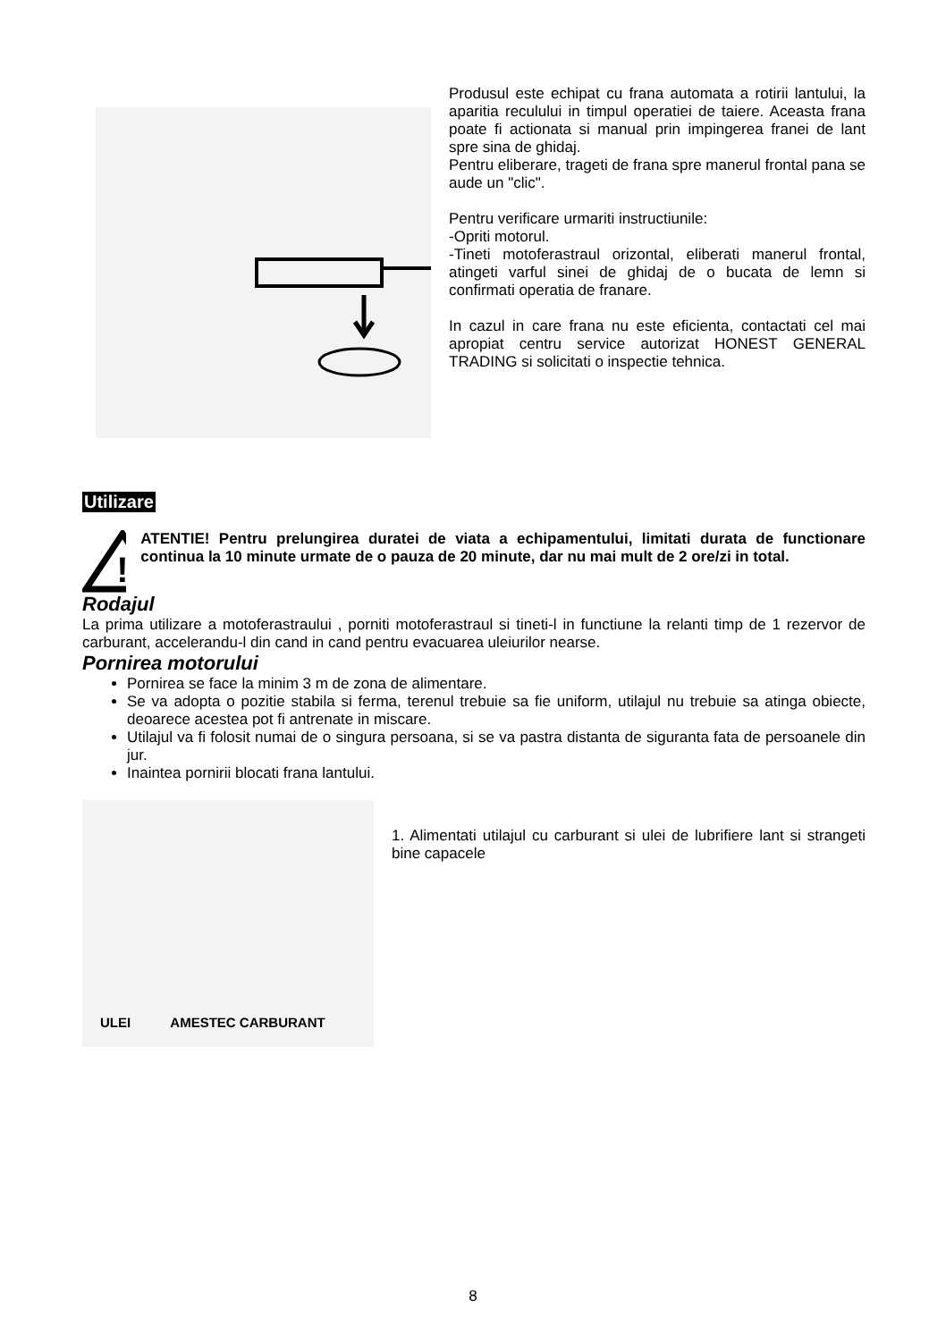Produsul este echipat cu frana automata a rotirii lantului, la aparitia reculului in timpul operatiei de taiere. Aceasta frana poate fi actionata si manual prin impingerea franei de lant spre sina de ghidaj.
Pentru eliberare, trageti de frana spre manerul frontal pana se aude un "clic".
Pentru verificare urmariti instructiunile:
-Opriti motorul.
-Tineti motoferastraul orizontal, eliberati manerul frontal, atingeti varful sinei de ghidaj de o bucata de lemn si confirmati operatia de franare.
In cazul in care frana nu este eficienta, contactati cel mai apropiat centru service autorizat HONEST GENERAL TRADING si solicitati o inspectie tehnica.
Utilizare
!
ATENTIE! Pentru prelungirea duratei de viata a echipamentului, limitati durata de functionare continua la 10 minute urmate de o pauza de 20 minute, dar nu mai mult de 2 ore/zi in total.
Rodajul
La prima utilizare a motoferastraului , porniti motoferastraul si tineti-l in functiune la relanti timp de 1 rezervor de carburant, accelerandu-l din cand in cand pentru evacuarea uleiurilor nearse.
Pornirea motorului
Pornirea se face la minim 3 m de zona de alimentare.
Se va adopta o pozitie stabila si ferma, terenul trebuie sa fie uniform, utilajul nu trebuie sa atinga obiecte, deoarece acestea pot fi antrenate in miscare.
Utilajul va fi folosit numai de o singura persoana, si se va pastra distanta de siguranta fata de persoanele din jur.
Inaintea pornirii blocati frana lantului.
ULEI AMESTEC CARBURANT
1. Alimentati utilajul cu carburant si ulei de lubrifiere lant si strangeti bine capacele
8